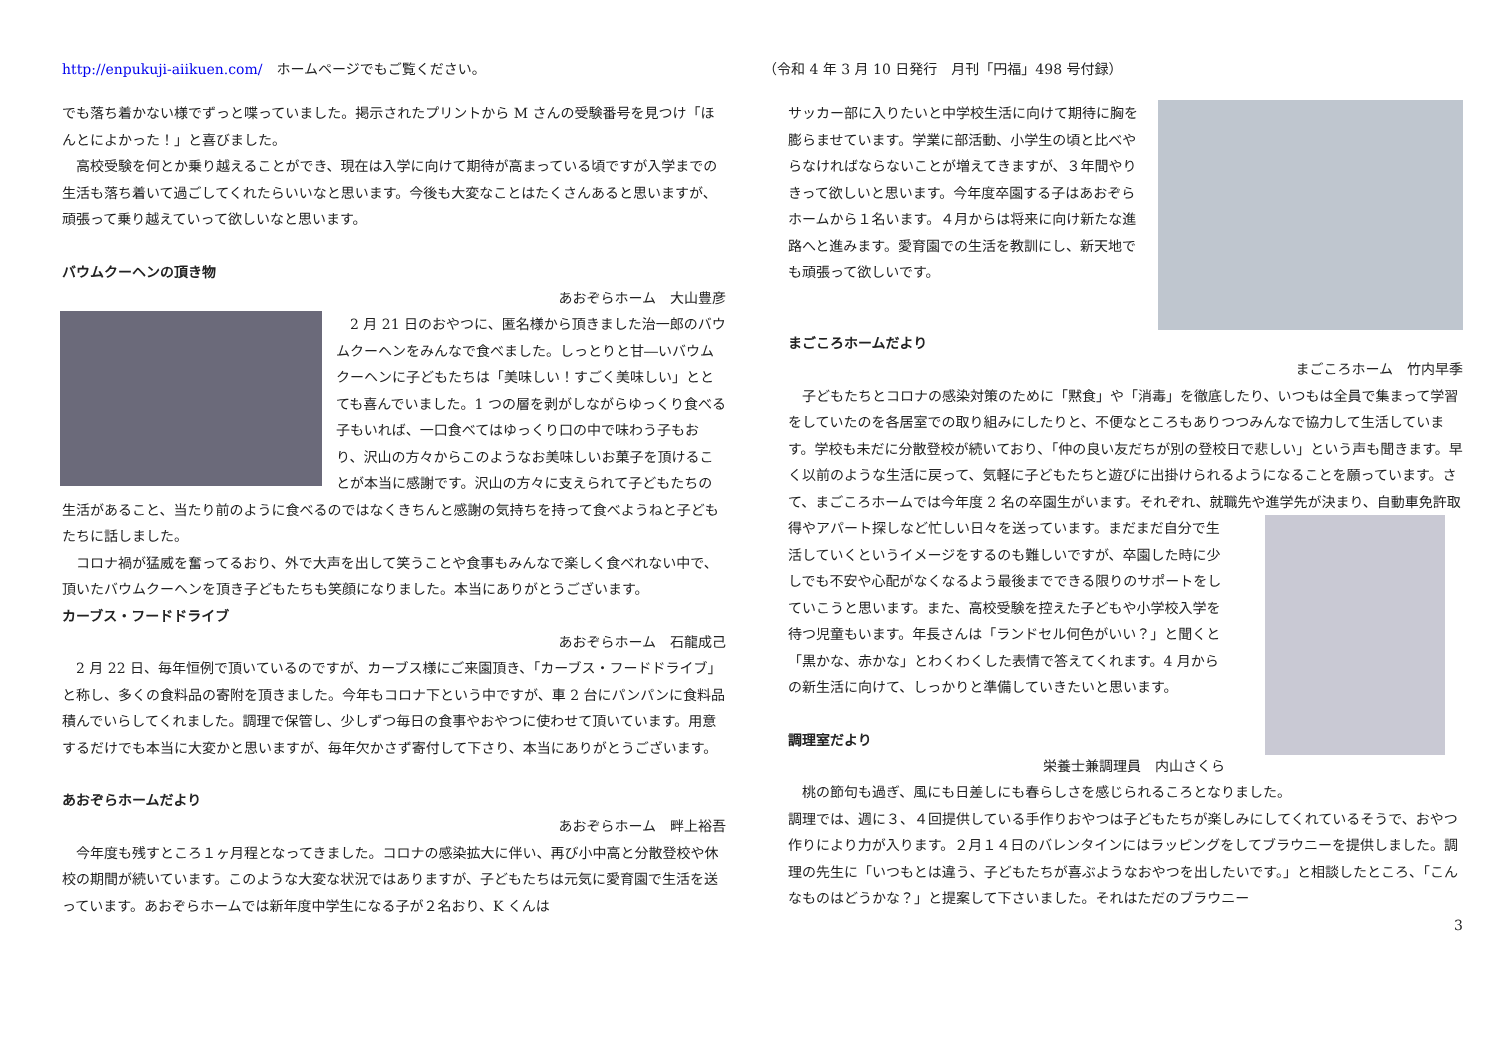http://enpukuji-aiikuen.com/　ホームページでもご覧ください。
でも落ち着かない様でずっと喋っていました。掲示されたプリントから M さんの受験番号を見つけ「ほんとによかった！」と喜びました。
　高校受験を何とか乗り越えることができ、現在は入学に向けて期待が高まっている頃ですが入学までの生活も落ち着いて過ごしてくれたらいいなと思います。今後も大変なことはたくさんあると思いますが、頑張って乗り越えていって欲しいなと思います。
バウムクーヘンの頂き物
あおぞらホーム　大山豊彦
　2 月 21 日のおやつに、匿名様から頂きました治一郎のバウムクーヘンをみんなで食べました。しっとりと甘―いバウムクーヘンに子どもたちは「美味しい！すごく美味しい」ととても喜んでいました。1 つの層を剥がしながらゆっくり食べる子もいれば、一口食べてはゆっくり口の中で味わう子もおり、沢山の方々からこのようなお美味しいお菓子を頂けることが本当に感謝です。沢山の方々に支えられて子どもたちの生活があること、当たり前のように食べるのではなくきちんと感謝の気持ちを持って食べようねと子どもたちに話しました。
　コロナ禍が猛威を奮ってるおり、外で大声を出して笑うことや食事もみんなで楽しく食べれない中で、頂いたバウムクーヘンを頂き子どもたちも笑顔になりました。本当にありがとうございます。
カーブス・フードドライブ
あおぞらホーム　石龍成己
　2 月 22 日、毎年恒例で頂いているのですが、カーブス様にご来園頂き、「カーブス・フードドライブ」と称し、多くの食料品の寄附を頂きました。今年もコロナ下という中ですが、車 2 台にパンパンに食料品積んでいらしてくれました。調理で保管し、少しずつ毎日の食事やおやつに使わせて頂いています。用意するだけでも本当に大変かと思いますが、毎年欠かさず寄付して下さり、本当にありがとうございます。
あおぞらホームだより
あおぞらホーム　畔上裕吾
　今年度も残すところ１ヶ月程となってきました。コロナの感染拡大に伴い、再び小中高と分散登校や休校の期間が続いています。このような大変な状況ではありますが、子どもたちは元気に愛育園で生活を送っています。あおぞらホームでは新年度中学生になる子が２名おり、K くんは
（令和 4 年 3 月 10 日発行　月刊「円福」498 号付録）
サッカー部に入りたいと中学校生活に向けて期待に胸を膨らませています。学業に部活動、小学生の頃と比べやらなければならないことが増えてきますが、３年間やりきって欲しいと思います。今年度卒園する子はあおぞらホームから１名います。４月からは将来に向け新たな進路へと進みます。愛育園での生活を教訓にし、新天地でも頑張って欲しいです。
まごころホームだより
まごころホーム　竹内早季
　子どもたちとコロナの感染対策のために「黙食」や「消毒」を徹底したり、いつもは全員で集まって学習をしていたのを各居室での取り組みにしたりと、不便なところもありつつみんなで協力して生活しています。学校も未だに分散登校が続いており、「仲の良い友だちが別の登校日で悲しい」という声も聞きます。早く以前のような生活に戻って、気軽に子どもたちと遊びに出掛けられるようになることを願っています。さて、まごころホームでは今年度 2 名の卒園生がいます。それぞれ、就職先や進学先が決まり、自動車免許取得やアパート探しなど忙しい日々を送っています。 まだまだ自分で生活していくというイメージをするのも難しいですが、卒園した時に少しでも不安や心配がなくなるよう最後までできる限りのサポートをしていこうと思います。また、高校受験を控えた子どもや小学校入学を待つ児童もいます。年長さんは「ランドセル何色がいい？」と聞くと「黒かな、赤かな」とわくわくした表情で答えてくれます。4 月からの新生活に向けて、しっかりと準備していきたいと思います。
調理室だより
栄養士兼調理員　内山さくら
　桃の節句も過ぎ、風にも日差しにも春らしさを感じられるころとなりました。
調理では、週に３、４回提供している手作りおやつは子どもたちが楽しみにしてくれているそうで、おやつ作りにより力が入ります。２月１４日のバレンタインにはラッピングをしてブラウニーを提供しました。調理の先生に「いつもとは違う、子どもたちが喜ぶようなおやつを出したいです。」と相談したところ、「こんなものはどうかな？」と提案して下さいました。それはただのブラウニー
3